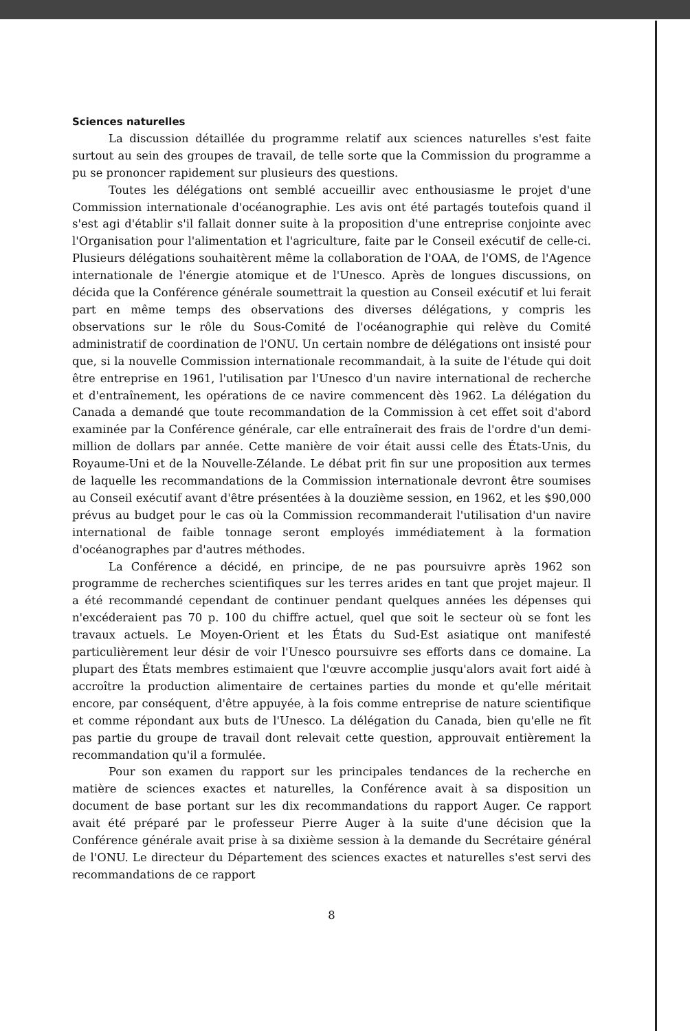Sciences naturelles
La discussion détaillée du programme relatif aux sciences naturelles s'est faite surtout au sein des groupes de travail, de telle sorte que la Commission du programme a pu se prononcer rapidement sur plusieurs des questions.
Toutes les délégations ont semblé accueillir avec enthousiasme le projet d'une Commission internationale d'océanographie. Les avis ont été partagés toutefois quand il s'est agi d'établir s'il fallait donner suite à la proposition d'une entreprise conjointe avec l'Organisation pour l'alimentation et l'agriculture, faite par le Conseil exécutif de celle-ci. Plusieurs délégations souhaitèrent même la collaboration de l'OAA, de l'OMS, de l'Agence internationale de l'énergie atomique et de l'Unesco. Après de longues discussions, on décida que la Conférence générale soumettrait la question au Conseil exécutif et lui ferait part en même temps des observations des diverses délégations, y compris les observations sur le rôle du Sous-Comité de l'océanographie qui relève du Comité administratif de coordination de l'ONU. Un certain nombre de délégations ont insisté pour que, si la nouvelle Commission internationale recommandait, à la suite de l'étude qui doit être entreprise en 1961, l'utilisation par l'Unesco d'un navire international de recherche et d'entraînement, les opérations de ce navire commencent dès 1962. La délégation du Canada a demandé que toute recommandation de la Commission à cet effet soit d'abord examinée par la Conférence générale, car elle entraînerait des frais de l'ordre d'un demi-million de dollars par année. Cette manière de voir était aussi celle des États-Unis, du Royaume-Uni et de la Nouvelle-Zélande. Le débat prit fin sur une proposition aux termes de laquelle les recommandations de la Commission internationale devront être soumises au Conseil exécutif avant d'être présentées à la douzième session, en 1962, et les $90,000 prévus au budget pour le cas où la Commission recommanderait l'utilisation d'un navire international de faible tonnage seront employés immédiatement à la formation d'océanographes par d'autres méthodes.
La Conférence a décidé, en principe, de ne pas poursuivre après 1962 son programme de recherches scientifiques sur les terres arides en tant que projet majeur. Il a été recommandé cependant de continuer pendant quelques années les dépenses qui n'excéderaient pas 70 p. 100 du chiffre actuel, quel que soit le secteur où se font les travaux actuels. Le Moyen-Orient et les États du Sud-Est asiatique ont manifesté particulièrement leur désir de voir l'Unesco poursuivre ses efforts dans ce domaine. La plupart des États membres estimaient que l'œuvre accomplie jusqu'alors avait fort aidé à accroître la production alimentaire de certaines parties du monde et qu'elle méritait encore, par conséquent, d'être appuyée, à la fois comme entreprise de nature scientifique et comme répondant aux buts de l'Unesco. La délégation du Canada, bien qu'elle ne fît pas partie du groupe de travail dont relevait cette question, approuvait entièrement la recommandation qu'il a formulée.
Pour son examen du rapport sur les principales tendances de la recherche en matière de sciences exactes et naturelles, la Conférence avait à sa disposition un document de base portant sur les dix recommandations du rapport Auger. Ce rapport avait été préparé par le professeur Pierre Auger à la suite d'une décision que la Conférence générale avait prise à sa dixième session à la demande du Secrétaire général de l'ONU. Le directeur du Département des sciences exactes et naturelles s'est servi des recommandations de ce rapport
8